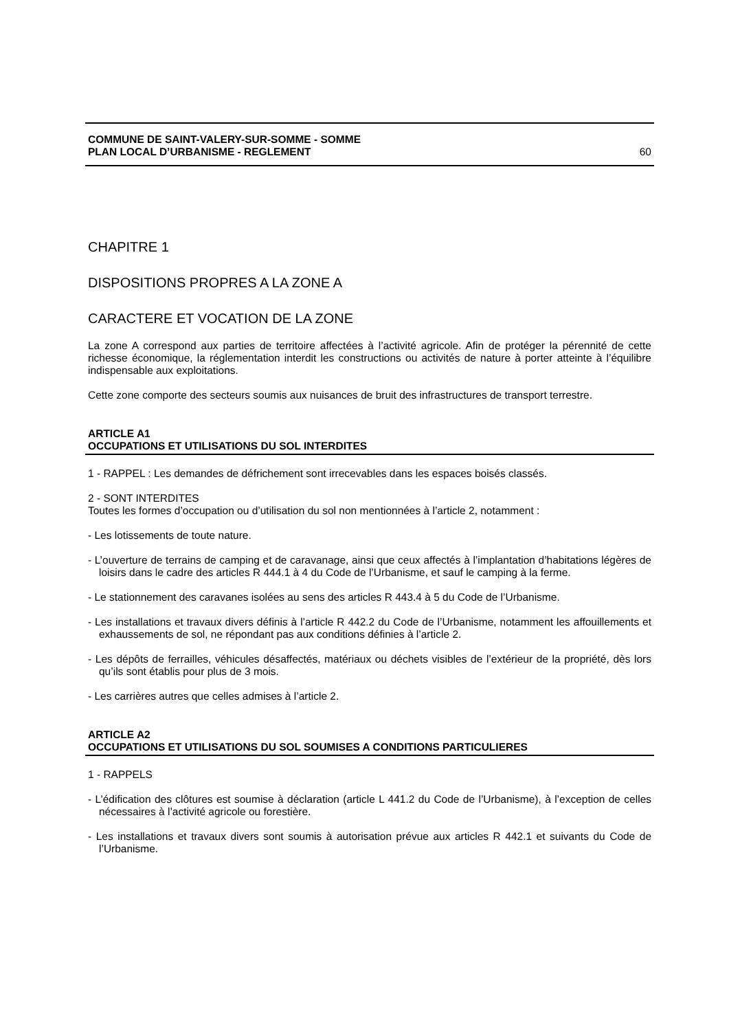COMMUNE DE SAINT-VALERY-SUR-SOMME - SOMME
PLAN LOCAL D’URBANISME - REGLEMENT 60
CHAPITRE 1
DISPOSITIONS PROPRES A LA ZONE A
CARACTERE ET VOCATION DE LA ZONE
La zone A correspond aux parties de territoire affectées à l’activité agricole. Afin de protéger la pérennité de cette richesse économique, la réglementation interdit les constructions ou activités de nature à porter atteinte à l’équilibre indispensable aux exploitations.
Cette zone comporte des secteurs soumis aux nuisances de bruit des infrastructures de transport terrestre.
ARTICLE A1
OCCUPATIONS ET UTILISATIONS DU SOL INTERDITES
1 - RAPPEL : Les demandes de défrichement sont irrecevables dans les espaces boisés classés.
2 - SONT INTERDITES
Toutes les formes d’occupation ou d’utilisation du sol non mentionnées à l’article 2, notamment :
- Les lotissements de toute nature.
- L’ouverture de terrains de camping et de caravanage, ainsi que ceux affectés à l’implantation d’habitations légères de loisirs dans le cadre des articles R 444.1 à 4 du Code de l’Urbanisme, et sauf le camping à la ferme.
- Le stationnement des caravanes isolées au sens des articles R 443.4 à 5 du Code de l’Urbanisme.
- Les installations et travaux divers définis à l’article R 442.2 du Code de l’Urbanisme, notamment les affouillements et exhaussements de sol, ne répondant pas aux conditions définies à l’article 2.
- Les dépôts de ferrailles, véhicules désaffectés, matériaux ou déchets visibles de l’extérieur de la propriété, dès lors qu’ils sont établis pour plus de 3 mois.
- Les carrières autres que celles admises à l’article 2.
ARTICLE A2
OCCUPATIONS ET UTILISATIONS DU SOL SOUMISES A CONDITIONS PARTICULIERES
1 - RAPPELS
- L’édification des clôtures est soumise à déclaration (article L 441.2 du Code de l’Urbanisme), à l’exception de celles nécessaires à l’activité agricole ou forestière.
- Les installations et travaux divers sont soumis à autorisation prévue aux articles R 442.1 et suivants du Code de l’Urbanisme.